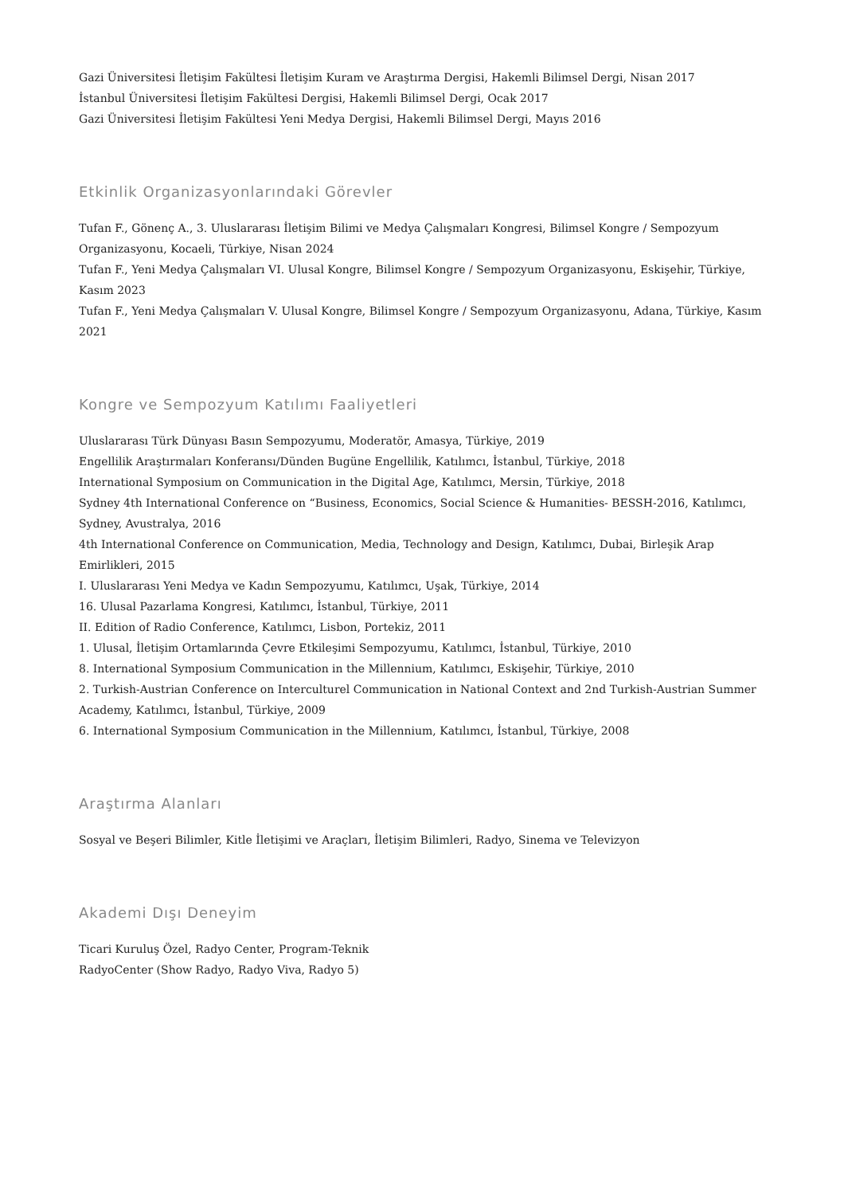Gazi Üniversitesi İletişim Fakültesi İletişim Kuram ve Araştırma Dergisi, Hakemli Bilimsel Dergi, Nisan 2017
İstanbul Üniversitesi İletişim Fakültesi Dergisi, Hakemli Bilimsel Dergi, Ocak 2017
Gazi Üniversitesi İletişim Fakültesi Yeni Medya Dergisi, Hakemli Bilimsel Dergi, Mayıs 2016
Etkinlik Organizasyonlarındaki Görevler
Tufan F., Gönenç A., 3. Uluslararası İletişim Bilimi ve Medya Çalışmaları Kongresi, Bilimsel Kongre / Sempozyum Organizasyonu, Kocaeli, Türkiye, Nisan 2024
Tufan F., Yeni Medya Çalışmaları VI. Ulusal Kongre, Bilimsel Kongre / Sempozyum Organizasyonu, Eskişehir, Türkiye, Kasım 2023
Tufan F., Yeni Medya Çalışmaları V. Ulusal Kongre, Bilimsel Kongre / Sempozyum Organizasyonu, Adana, Türkiye, Kasım 2021
Kongre ve Sempozyum Katılımı Faaliyetleri
Uluslararası Türk Dünyası Basın Sempozyumu, Moderatör, Amasya, Türkiye, 2019
Engellilik Araştırmaları Konferansı/Dünden Bugüne Engellilik, Katılımcı, İstanbul, Türkiye, 2018
International Symposium on Communication in the Digital Age, Katılımcı, Mersin, Türkiye, 2018
Sydney 4th International Conference on “Business, Economics, Social Science & Humanities- BESSH-2016, Katılımcı, Sydney, Avustralya, 2016
4th International Conference on Communication, Media, Technology and Design, Katılımcı, Dubai, Birleşik Arap Emirlikleri, 2015
I. Uluslararası Yeni Medya ve Kadın Sempozyumu, Katılımcı, Uşak, Türkiye, 2014
16. Ulusal Pazarlama Kongresi, Katılımcı, İstanbul, Türkiye, 2011
II. Edition of Radio Conference, Katılımcı, Lisbon, Portekiz, 2011
1. Ulusal, İletişim Ortamlarında Çevre Etkileşimi Sempozyumu, Katılımcı, İstanbul, Türkiye, 2010
8. International Symposium Communication in the Millennium, Katılımcı, Eskişehir, Türkiye, 2010
2. Turkish-Austrian Conference on Interculturel Communication in National Context and 2nd Turkish-Austrian Summer Academy, Katılımcı, İstanbul, Türkiye, 2009
6. International Symposium Communication in the Millennium, Katılımcı, İstanbul, Türkiye, 2008
Araştırma Alanları
Sosyal ve Beşeri Bilimler, Kitle İletişimi ve Araçları, İletişim Bilimleri, Radyo, Sinema ve Televizyon
Akademi Dışı Deneyim
Ticari Kuruluş Özel, Radyo Center, Program-Teknik
RadyoCenter (Show Radyo, Radyo Viva, Radyo 5)